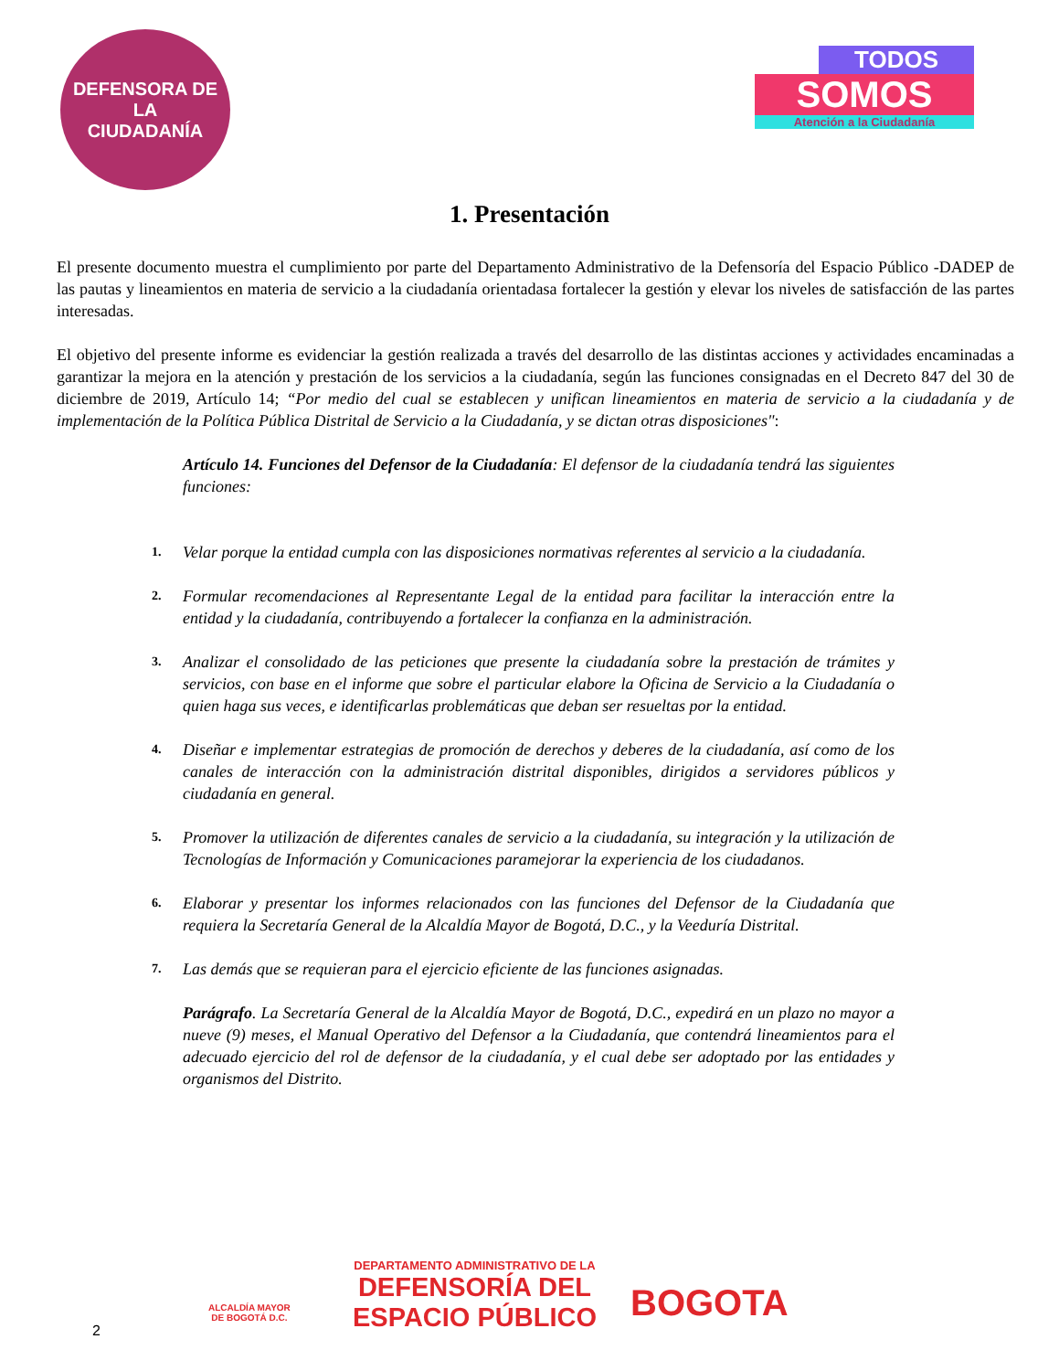DEFENSORA DE LA
CIUDADANÍA
TODOS
SOMOS
Atención a la Ciudadanía
1. Presentación
El presente documento muestra el cumplimiento por parte del Departamento Administrativo de la Defensoría del Espacio Público -DADEP de las pautas y lineamientos en materia de servicio a la ciudadanía orientadasa fortalecer la gestión y elevar los niveles de satisfacción de las partes interesadas.
El objetivo del presente informe es evidenciar la gestión realizada a través del desarrollo de las distintas acciones y actividades encaminadas a garantizar la mejora en la atención y prestación de los servicios a la ciudadanía, según las funciones consignadas en el Decreto 847 del 30 de diciembre de 2019, Artículo 14; “Por medio del cual se establecen y unifican lineamientos en materia de servicio a la ciudadanía y de implementación de la Política Pública Distrital de Servicio a la Ciudadanía, y se dictan otras disposiciones":
Artículo 14. Funciones del Defensor de la Ciudadanía: El defensor de la ciudadanía tendrá las siguientes funciones:
1. Velar porque la entidad cumpla con las disposiciones normativas referentes al servicio a la ciudadanía.
2. Formular recomendaciones al Representante Legal de la entidad para facilitar la interacción entre la entidad y la ciudadanía, contribuyendo a fortalecer la confianza en la administración.
3. Analizar el consolidado de las peticiones que presente la ciudadanía sobre la prestación de trámites y servicios, con base en el informe que sobre el particular elabore la Oficina de Servicio a la Ciudadanía o quien haga sus veces, e identificarlas problemáticas que deban ser resueltas por la entidad.
4. Diseñar e implementar estrategias de promoción de derechos y deberes de la ciudadanía, así como de los canales de interacción con la administración distrital disponibles, dirigidos a servidores públicos y ciudadanía en general.
5. Promover la utilización de diferentes canales de servicio a la ciudadanía, su integración y la utilización de Tecnologías de Información y Comunicaciones paramejorar la experiencia de los ciudadanos.
6. Elaborar y presentar los informes relacionados con las funciones del Defensor de la Ciudadanía que requiera la Secretaría General de la Alcaldía Mayor de Bogotá, D.C., y la Veeduría Distrital.
7. Las demás que se requieran para el ejercicio eficiente de las funciones asignadas.
Parágrafo. La Secretaría General de la Alcaldía Mayor de Bogotá, D.C., expedirá en un plazo no mayor a nueve (9) meses, el Manual Operativo del Defensor a la Ciudadanía, que contendrá lineamientos para el adecuado ejercicio del rol de defensor de la ciudadanía, y el cual debe ser adoptado por las entidades y organismos del Distrito.
ALCALDÍA MAYOR
DE BOGOTÁ D.C.
DEPARTAMENTO ADMINISTRATIVO DE LA
DEFENSORÍA DEL
ESPACIO PÚBLICO
BOGOTA
2